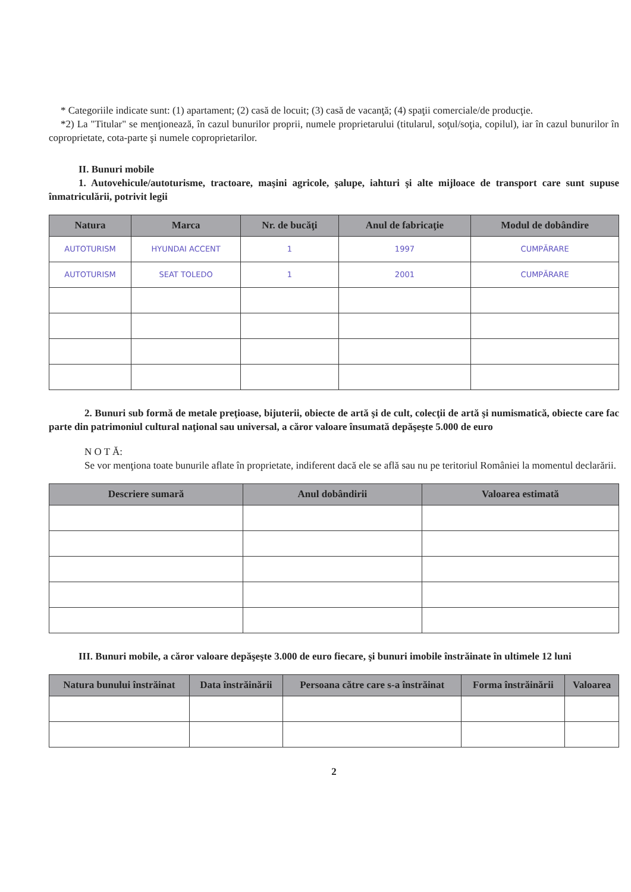* Categoriile indicate sunt: (1) apartament; (2) casă de locuit; (3) casă de vacanţă; (4) spaţii comerciale/de producţie.
*2) La "Titular" se menţionează, în cazul bunurilor proprii, numele proprietarului (titularul, soţul/soţia, copilul), iar în cazul bunurilor în coproprietate, cota-parte şi numele coproprietarilor.
II. Bunuri mobile
1. Autovehicule/autoturisme, tractoare, maşini agricole, şalupe, iahturi şi alte mijloace de transport care sunt supuse înmatriculării, potrivit legii
| Natura | Marca | Nr. de bucăţi | Anul de fabricaţie | Modul de dobândire |
| --- | --- | --- | --- | --- |
| AUTOTURISM | HYUNDAI ACCENT | 1 | 1997 | CUMPĂRARE |
| AUTOTURISM | SEAT TOLEDO | 1 | 2001 | CUMPĂRARE |
2. Bunuri sub formă de metale preţioase, bijuterii, obiecte de artă şi de cult, colecţii de artă şi numismatică, obiecte care fac parte din patrimoniul cultural naţional sau universal, a căror valoare însumată depăşeşte 5.000 de euro
N O T Ă:
Se vor menţiona toate bunurile aflate în proprietate, indiferent dacă ele se află sau nu pe teritoriul României la momentul declarării.
| Descriere sumară | Anul dobândirii | Valoarea estimată |
| --- | --- | --- |
III. Bunuri mobile, a căror valoare depăşeşte 3.000 de euro fiecare, şi bunuri imobile înstrăinate în ultimele 12 luni
| Natura bunului înstrăinat | Data înstrăinării | Persoana către care s-a înstrăinat | Forma înstrăinării | Valoarea |
| --- | --- | --- | --- | --- |
2